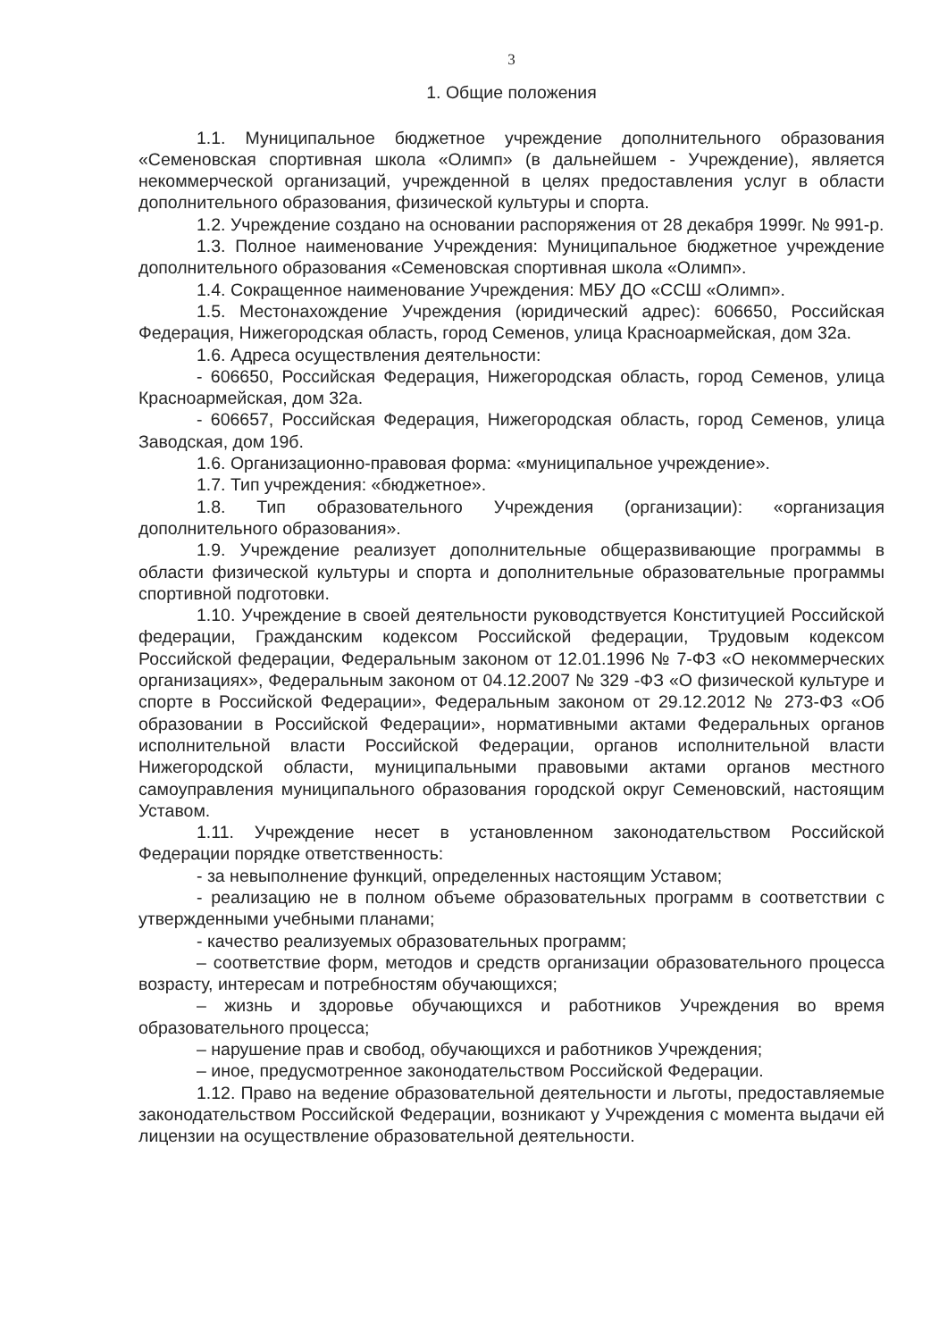3
1. Общие положения
1.1. Муниципальное бюджетное учреждение дополнительного образования «Семеновская спортивная школа «Олимп» (в дальнейшем - Учреждение), является некоммерческой организаций, учрежденной в целях предоставления услуг в области дополнительного образования, физической культуры и спорта.
1.2. Учреждение создано на основании распоряжения от 28 декабря 1999г. № 991-р.
1.3. Полное наименование Учреждения: Муниципальное бюджетное учреждение дополнительного образования «Семеновская спортивная школа «Олимп».
1.4. Сокращенное наименование Учреждения: МБУ ДО «ССШ «Олимп».
1.5. Местонахождение Учреждения (юридический адрес): 606650, Российская Федерация, Нижегородская область, город Семенов, улица Красноармейская, дом 32а.
1.6. Адреса осуществления деятельности:
- 606650, Российская Федерация, Нижегородская область, город Семенов, улица Красноармейская, дом 32а.
- 606657, Российская Федерация, Нижегородская область, город Семенов, улица Заводская, дом 19б.
1.6. Организационно-правовая форма: «муниципальное учреждение».
1.7. Тип учреждения: «бюджетное».
1.8. Тип образовательного Учреждения (организации): «организация дополнительного образования».
1.9. Учреждение реализует дополнительные общеразвивающие программы в области физической культуры и спорта и дополнительные образовательные программы спортивной подготовки.
1.10. Учреждение в своей деятельности руководствуется Конституцией Российской федерации, Гражданским кодексом Российской федерации, Трудовым кодексом Российской федерации, Федеральным законом от 12.01.1996 № 7-ФЗ «О некоммерческих организациях», Федеральным законом от 04.12.2007 № 329 -ФЗ «О физической культуре и спорте в Российской Федерации», Федеральным законом от 29.12.2012 № 273-ФЗ «Об образовании в Российской Федерации», нормативными актами Федеральных органов исполнительной власти Российской Федерации, органов исполнительной власти Нижегородской области, муниципальными правовыми актами органов местного самоуправления муниципального образования городской округ Семеновский, настоящим Уставом.
1.11. Учреждение несет в установленном законодательством Российской Федерации порядке ответственность:
- за невыполнение функций, определенных настоящим Уставом;
- реализацию не в полном объеме образовательных программ в соответствии с утвержденными учебными планами;
- качество реализуемых образовательных программ;
– соответствие форм, методов и средств организации образовательного процесса возрасту, интересам и потребностям обучающихся;
– жизнь и здоровье обучающихся и работников Учреждения во время образовательного процесса;
– нарушение прав и свобод, обучающихся и работников Учреждения;
– иное, предусмотренное законодательством Российской Федерации.
1.12. Право на ведение образовательной деятельности и льготы, предоставляемые законодательством Российской Федерации, возникают у Учреждения с момента выдачи ей лицензии на осуществление образовательной деятельности.